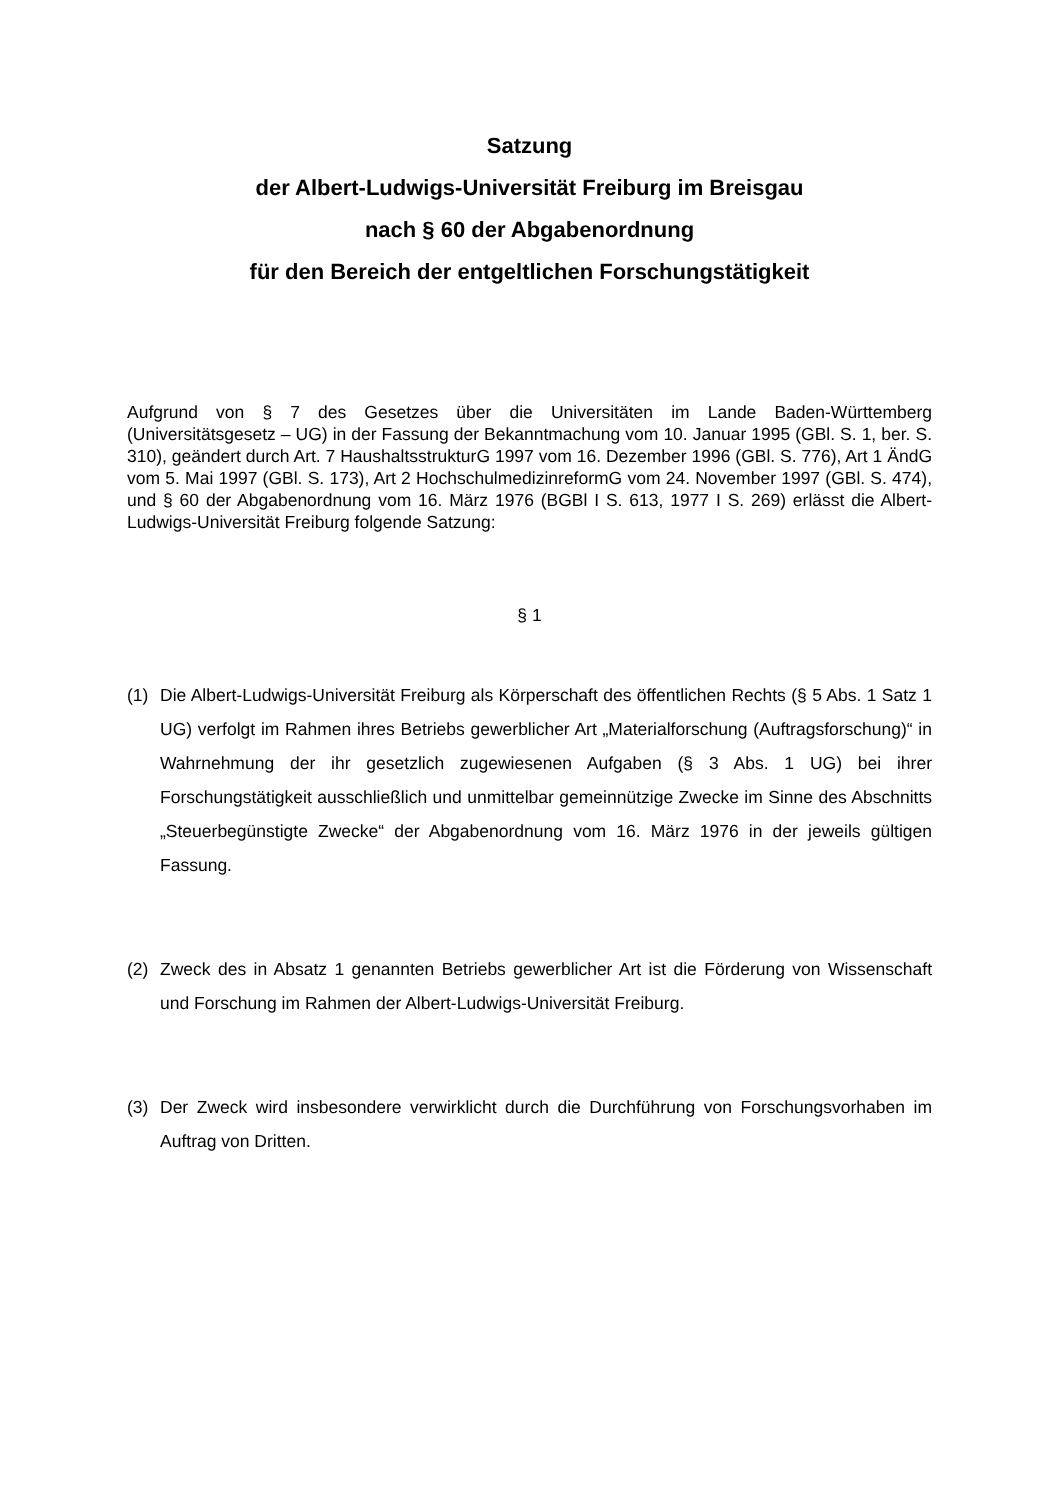Satzung
der Albert-Ludwigs-Universität Freiburg im Breisgau
nach § 60 der Abgabenordnung
für den Bereich der entgeltlichen Forschungstätigkeit
Aufgrund von § 7 des Gesetzes über die Universitäten im Lande Baden-Württemberg (Universitätsgesetz – UG) in der Fassung der Bekanntmachung vom 10. Januar 1995 (GBl. S. 1, ber. S. 310), geändert durch Art. 7 HaushaltsstrukturG 1997 vom 16. Dezember 1996 (GBl. S. 776), Art 1 ÄndG vom 5. Mai 1997 (GBl. S. 173), Art 2 HochschulmedizinreformG vom 24. November 1997 (GBl. S. 474), und § 60 der Abgabenordnung vom 16. März 1976 (BGBl I S. 613, 1977 I S. 269) erlässt die Albert-Ludwigs-Universität Freiburg folgende Satzung:
§ 1
(1) Die Albert-Ludwigs-Universität Freiburg als Körperschaft des öffentlichen Rechts (§ 5 Abs. 1 Satz 1 UG) verfolgt im Rahmen ihres Betriebs gewerblicher Art „Materialforschung (Auftragsforschung)“ in Wahrnehmung der ihr gesetzlich zugewiesenen Aufgaben (§ 3 Abs. 1 UG) bei ihrer Forschungstätigkeit ausschließlich und unmittelbar gemeinnützige Zwecke im Sinne des Abschnitts „Steuerbegünstigte Zwecke“ der Abgabenordnung vom 16. März 1976 in der jeweils gültigen Fassung.
(2) Zweck des in Absatz 1 genannten Betriebs gewerblicher Art ist die Förderung von Wissenschaft und Forschung im Rahmen der Albert-Ludwigs-Universität Freiburg.
(3) Der Zweck wird insbesondere verwirklicht durch die Durchführung von Forschungsvorhaben im Auftrag von Dritten.